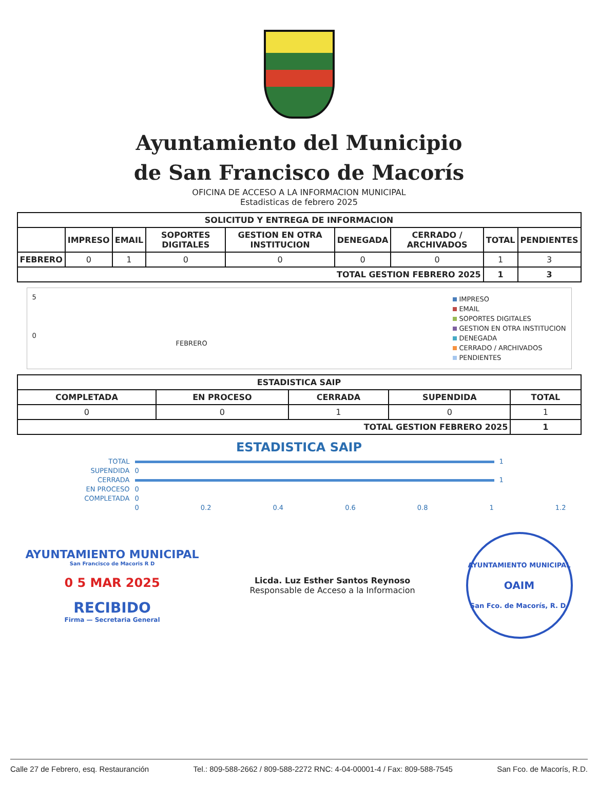Ayuntamiento del Municipio
de San Francisco de Macorís
OFICINA DE ACCESO A LA INFORMACION MUNICIPAL
Estadisticas de febrero 2025
| SOLICITUD Y ENTREGA DE INFORMACION | | | | | | | | |
| --- | --- | --- | --- | --- | --- | --- | --- | --- |
| | IMPRESO | EMAIL | SOPORTES DIGITALES | GESTION EN OTRA INSTITUCION | DENEGADA | CERRADO / ARCHIVADOS | TOTAL | PENDIENTES |
| FEBRERO | 0 | 1 | 0 | 0 | 0 | 0 | 1 | 3 |
| TOTAL GESTION FEBRERO 2025 | | | | | | | 1 | 3 |
5
0
FEBRERO
IMPRESO
EMAIL
SOPORTES DIGITALES
GESTION EN OTRA INSTITUCION
DENEGADA
CERRADO / ARCHIVADOS
PENDIENTES
| ESTADISTICA SAIP | | | | |
| --- | --- | --- | --- | --- |
| COMPLETADA | EN PROCESO | CERRADA | SUPENDIDA | TOTAL |
| 0 | 0 | 1 | 0 | 1 |
| TOTAL GESTION FEBRERO 2025 | | | | 1 |
ESTADISTICA SAIP
TOTAL 1
SUPENDIDA 0
CERRADA 1
EN PROCESO 0
COMPLETADA 0
0 0.2 0.4 0.6 0.8 1 1.2
AYUNTAMIENTO MUNICIPAL
San Francisco de Macoris R D
0 5 MAR 2025
RECIBIDO
Firma — Secretaria General
Licda. Luz Esther Santos Reynoso
Responsable de Acceso a la Informacion
AYUNTAMIENTO MUNICIPAL
OAIM
San Fco. de Macorís, R. D.
Calle 27 de Febrero, esq. Restauranción Tel.: 809-588-2662 / 809-588-2272 RNC: 4-04-00001-4 / Fax: 809-588-7545 San Fco. de Macorís, R.D.